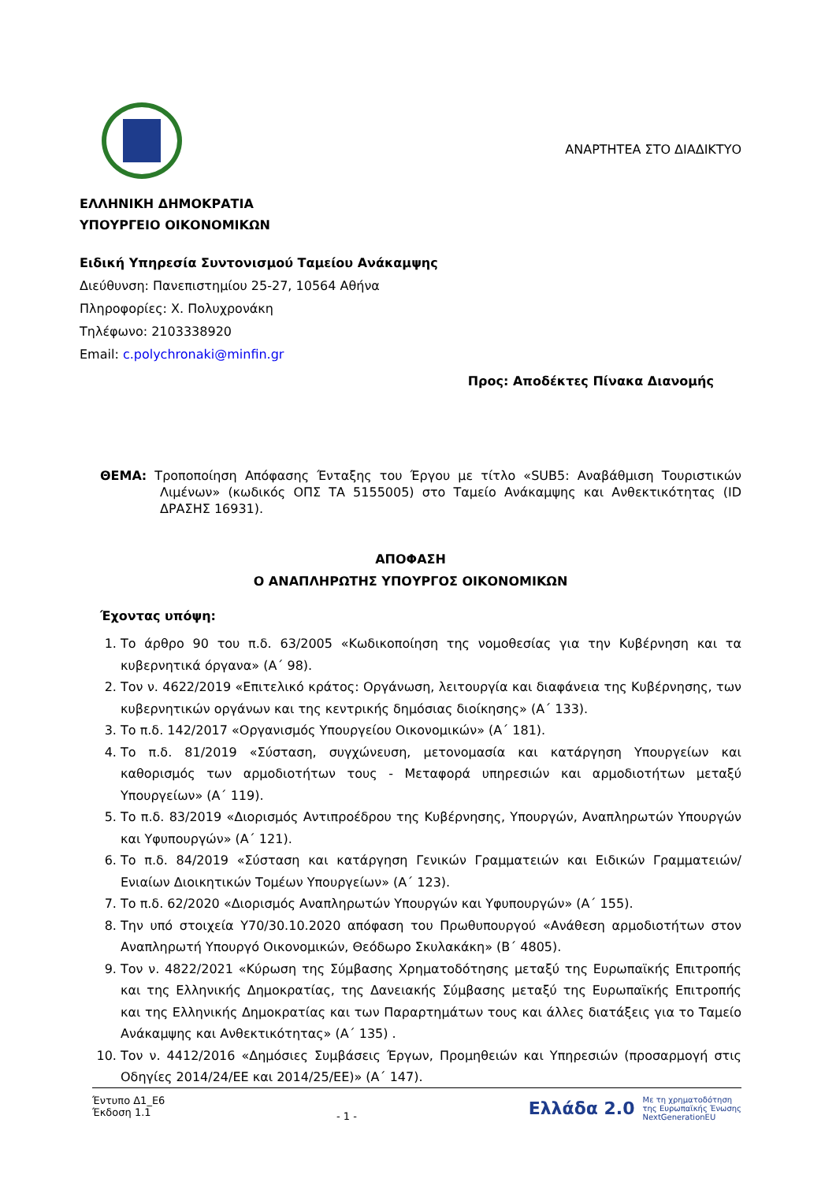ΑΝΑΡΤΗΤΕΑ ΣΤΟ ΔΙΑΔΙΚΤΥΟ
ΕΛΛΗΝΙΚΗ ΔΗΜΟΚΡΑΤΙΑ
ΥΠΟΥΡΓΕΙΟ ΟΙΚΟΝΟΜΙΚΩΝ
Ειδική Υπηρεσία Συντονισμού Ταμείου Ανάκαμψης
Διεύθυνση: Πανεπιστημίου 25-27, 10564 Αθήνα
Πληροφορίες: Χ. Πολυχρονάκη
Τηλέφωνο: 2103338920
Email: c.polychronaki@minfin.gr
Προς: Αποδέκτες Πίνακα Διανομής
ΘΕΜΑ: Τροποποίηση Απόφασης Ένταξης του Έργου με τίτλο «SUB5: Αναβάθμιση Τουριστικών Λιμένων» (κωδικός ΟΠΣ ΤΑ 5155005) στο Ταμείο Ανάκαμψης και Ανθεκτικότητας (ID ΔΡΑΣΗΣ 16931).
ΑΠΟΦΑΣΗ
Ο ΑΝΑΠΛΗΡΩΤΗΣ ΥΠΟΥΡΓΟΣ ΟΙΚΟΝΟΜΙΚΩΝ
Έχοντας υπόψη:
1. Το άρθρο 90 του π.δ. 63/2005 «Κωδικοποίηση της νομοθεσίας για την Κυβέρνηση και τα κυβερνητικά όργανα» (Α΄ 98).
2. Τον ν. 4622/2019 «Επιτελικό κράτος: Οργάνωση, λειτουργία και διαφάνεια της Κυβέρνησης, των κυβερνητικών οργάνων και της κεντρικής δημόσιας διοίκησης» (Α΄ 133).
3. Το π.δ. 142/2017 «Οργανισμός Υπουργείου Οικονομικών» (Α΄ 181).
4. Το π.δ. 81/2019 «Σύσταση, συγχώνευση, μετονομασία και κατάργηση Υπουργείων και καθορισμός των αρμοδιοτήτων τους - Μεταφορά υπηρεσιών και αρμοδιοτήτων μεταξύ Υπουργείων» (Α΄ 119).
5. Το π.δ. 83/2019 «Διορισμός Αντιπροέδρου της Κυβέρνησης, Υπουργών, Αναπληρωτών Υπουργών και Υφυπουργών» (Α΄ 121).
6. Το π.δ. 84/2019 «Σύσταση και κατάργηση Γενικών Γραμματειών και Ειδικών Γραμματειών/Ενιαίων Διοικητικών Τομέων Υπουργείων» (Α΄ 123).
7. Το π.δ. 62/2020 «Διορισμός Αναπληρωτών Υπουργών και Υφυπουργών» (Α΄ 155).
8. Την υπό στοιχεία Υ70/30.10.2020 απόφαση του Πρωθυπουργού «Ανάθεση αρμοδιοτήτων στον Αναπληρωτή Υπουργό Οικονομικών, Θεόδωρο Σκυλακάκη» (Β΄ 4805).
9. Τον ν. 4822/2021 «Κύρωση της Σύμβασης Χρηματοδότησης μεταξύ της Ευρωπαϊκής Επιτροπής και της Ελληνικής Δημοκρατίας, της Δανειακής Σύμβασης μεταξύ της Ευρωπαϊκής Επιτροπής και της Ελληνικής Δημοκρατίας και των Παραρτημάτων τους και άλλες διατάξεις για το Ταμείο Ανάκαμψης και Ανθεκτικότητας» (Α΄ 135) .
10. Τον ν. 4412/2016 «Δημόσιες Συμβάσεις Έργων, Προμηθειών και Υπηρεσιών (προσαρμογή στις Οδηγίες 2014/24/ΕΕ και 2014/25/ΕΕ)» (Α΄ 147).
Έντυπο Δ1_Ε6
Έκδοση 1.1
- 1 -
Ελλάδα 2.0 Με τη χρηματοδότηση
της Ευρωπαϊκής Ένωσης
NextGenerationEU